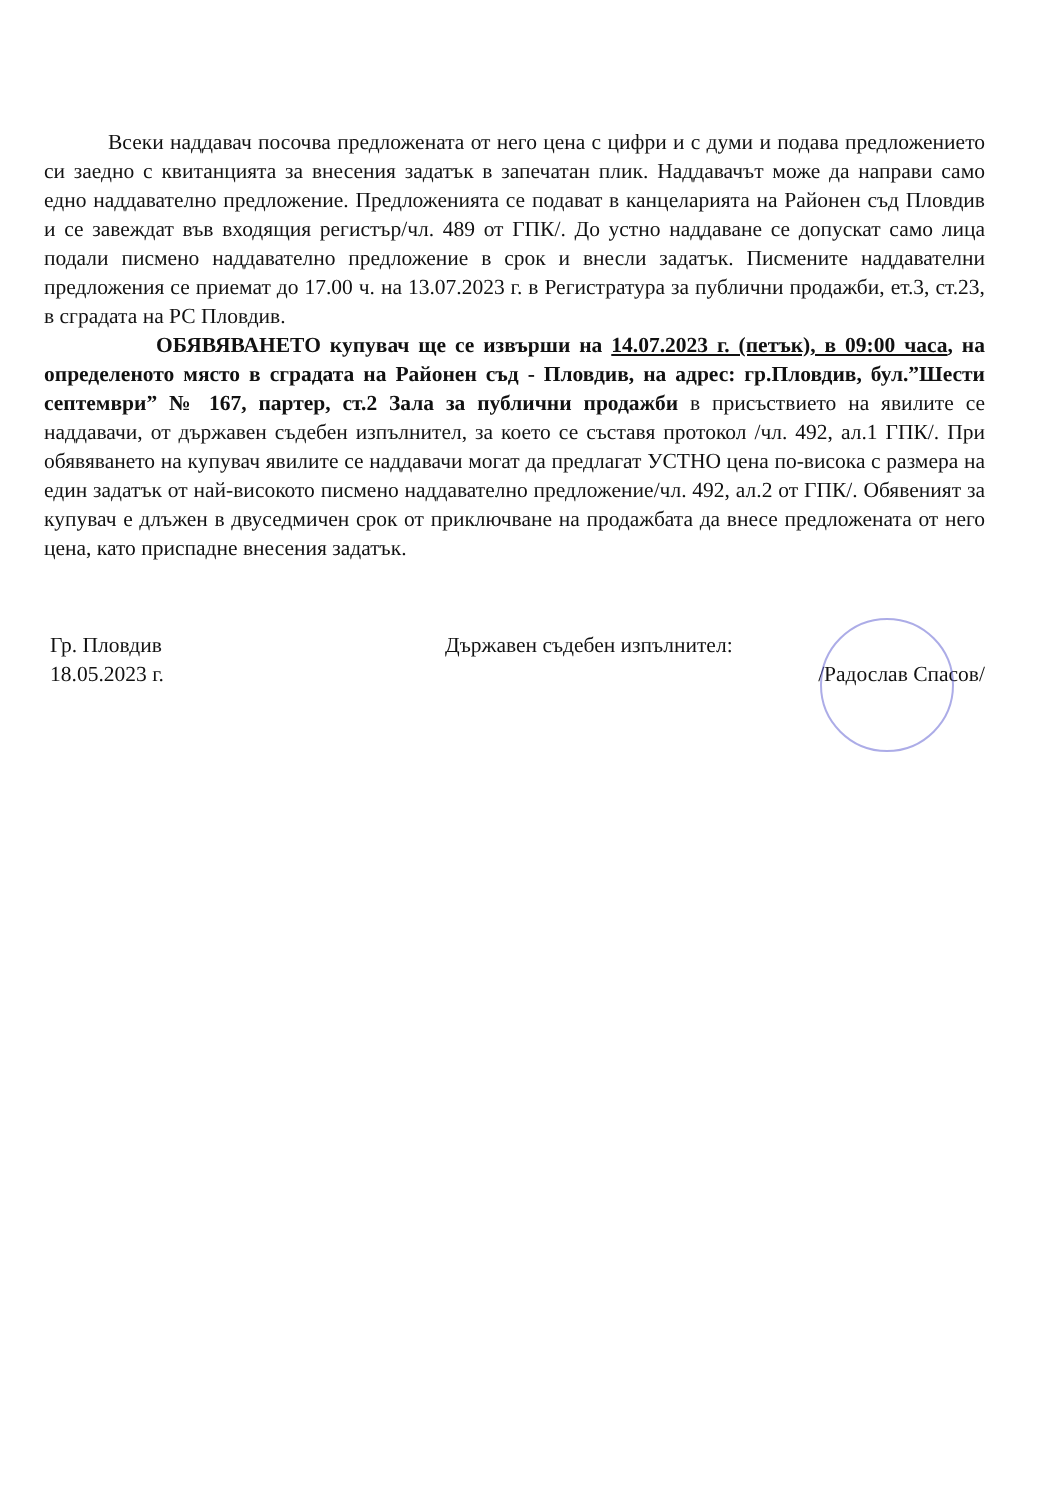Всеки наддавач посочва предложената от него цена с цифри и с думи и подава предложението си заедно с квитанцията за внесения задатък в запечатан плик. Наддавачът може да направи само едно наддавателно предложение. Предложенията се подават в канцеларията на Районен съд Пловдив и се завеждат във входящия регистър/чл. 489 от ГПК/. До устно наддаване се допускат само лица подали писмено наддавателно предложение в срок и внесли задатък. Писмените наддавателни предложения се приемат до 17.00 ч. на 13.07.2023 г. в Регистратура за публични продажби, ет.3, ст.23, в сградата на РС Пловдив.
ОБЯВЯВАНЕТО купувач ще се извърши на 14.07.2023 г. (петък), в 09:00 часа, на определеното място в сградата на Районен съд - Пловдив, на адрес: гр.Пловдив, бул.”Шести септември” № 167, партер, ст.2 Зала за публични продажби в присъствието на явилите се наддавачи, от държавен съдебен изпълнител, за което се съставя протокол /чл. 492, ал.1 ГПК/. При обявяването на купувач явилите се наддавачи могат да предлагат УСТНО цена по-висока с размера на един задатък от най-високото писмено наддавателно предложение/чл. 492, ал.2 от ГПК/. Обявеният за купувач е длъжен в двуседмичен срок от приключване на продажбата да внесе предложената от него цена, като приспадне внесения задатък.
Гр. Пловдив
18.05.2023 г.
Държавен съдебен изпълнител:
/Радослав Спасов/